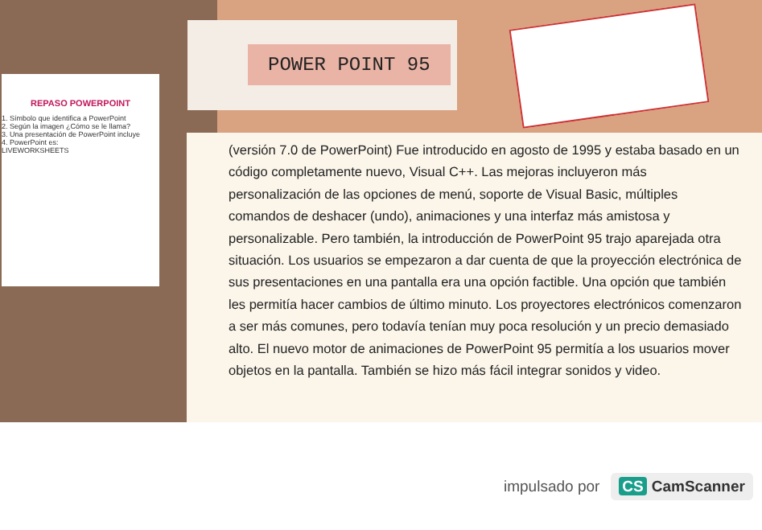REPASO POWERPOINT
1. Símbolo que identifica a PowerPoint
2. Según la imagen ¿Cómo se le llama?
3. Una presentación de PowerPoint incluye
4. PowerPoint es:
LIVEWORKSHEETS
POWER POINT 95
(versión 7.0 de PowerPoint) Fue introducido en agosto de 1995 y estaba basado en un código completamente nuevo, Visual C++. Las mejoras incluyeron más personalización de las opciones de menú, soporte de Visual Basic, múltiples comandos de deshacer (undo), animaciones y una interfaz más amistosa y personalizable. Pero también, la introducción de PowerPoint 95 trajo aparejada otra situación. Los usuarios se empezaron a dar cuenta de que la proyección electrónica de sus presentaciones en una pantalla era una opción factible. Una opción que también les permitía hacer cambios de último minuto. Los proyectores electrónicos comenzaron a ser más comunes, pero todavía tenían muy poca resolución y un precio demasiado alto. El nuevo motor de animaciones de PowerPoint 95 permitía a los usuarios mover objetos en la pantalla. También se hizo más fácil integrar sonidos y video.
impulsado por CS CamScanner